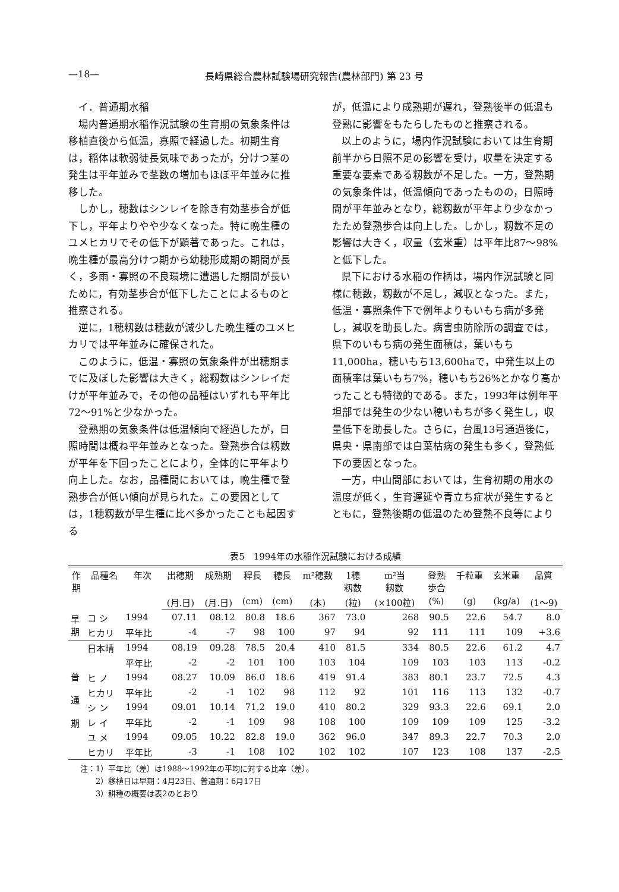—18— 長崎県総合農林試験場研究報告(農林部門) 第 23 号
イ．普通期水稲
場内普通期水稲作況試験の生育期の気象条件は移植直後から低温，寡照で経過した。初期生育は，稲体は軟弱徒長気味であったが，分けつ茎の発生は平年並みで茎数の増加もほぼ平年並みに推移した。
しかし，穂数はシンレイを除き有効茎歩合が低下し，平年よりやや少なくなった。特に晩生種のユメヒカリでその低下が顕著であった。これは，晩生種が最高分けつ期から幼穂形成期の期間が長く，多雨・寡照の不良環境に遭遇した期間が長いために，有効茎歩合が低下したことによるものと推察される。
逆に，1穂籾数は穂数が減少した晩生種のユメヒカリでは平年並みに確保された。
このように，低温・寡照の気象条件が出穂期までに及ぼした影響は大きく，総籾数はシンレイだけが平年並みで，その他の品種はいずれも平年比72～91%と少なかった。
登熟期の気象条件は低温傾向で経過したが，日照時間は概ね平年並みとなった。登熟歩合は籾数が平年を下回ったことにより，全体的に平年より向上した。なお，品種間においては，晩生種で登熟歩合が低い傾向が見られた。この要因としては，1穂籾数が早生種に比べ多かったことも起因する
が，低温により成熟期が遅れ，登熟後半の低温も登熟に影響をもたらしたものと推察される。
以上のように，場内作況試験においては生育期前半から日照不足の影響を受け，収量を決定する重要な要素である籾数が不足した。一方，登熟期の気象条件は，低温傾向であったものの，日照時間が平年並みとなり，総籾数が平年より少なかったため登熟歩合は向上した。しかし，籾数不足の影響は大きく，収量（玄米重）は平年比87～98%と低下した。
県下における水稲の作柄は，場内作況試験と同様に穂数，籾数が不足し，減収となった。また，低温・寡照条件下で例年よりもいもち病が多発し，減収を助長した。病害虫防除所の調査では，県下のいもち病の発生面積は，葉いもち11,000ha，穂いもち13,600haで，中発生以上の面積率は葉いもち7%，穂いもち26%とかなり高かったことも特徴的である。また，1993年は例年平坦部では発生の少ない穂いもちが多く発生し，収量低下を助長した。さらに，台風13号通過後に，県央・県南部では白葉枯病の発生も多く，登熟低下の要因となった。
一方，中山間部においては，生育初期の用水の温度が低く，生育遅延や青立ち症状が発生するとともに，登熟後期の低温のため登熟不良等により
表5　1994年の水稲作況試験における成績
| 作 期 | 品種名 | 年次 | 出穂期 | 成熟期 | 稈長 | 穂長 | m²穂数 | 1穂 籾数 | m²当 籾数 | 登熟 歩合 | 千粒重 | 玄米重 | 品質 |
| --- | --- | --- | --- | --- | --- | --- | --- | --- | --- | --- | --- | --- | --- |
| | | | (月.日) | (月.日) | (cm) | (cm) | (本) | (粒) | (×100粒) | (%) | (g) | (kg/a) | (1～9) |
| 早 期 | コ シ | 1994 | 07.11 | 08.12 | 80.8 | 18.6 | 367 | 73.0 | 268 | 90.5 | 22.6 | 54.7 | 8.0 |
| | ヒカリ | 平年比 | -4 | -7 | 98 | 100 | 97 | 94 | 92 | 111 | 111 | 109 | +3.6 |
| 普 通 期 | 日本晴 | 1994 | 08.19 | 09.28 | 78.5 | 20.4 | 410 | 81.5 | 334 | 80.5 | 22.6 | 61.2 | 4.7 |
| | | 平年比 | -2 | -2 | 101 | 100 | 103 | 104 | 109 | 103 | 103 | 113 | -0.2 |
| | ヒ ノ | 1994 | 08.27 | 10.09 | 86.0 | 18.6 | 419 | 91.4 | 383 | 80.1 | 23.7 | 72.5 | 4.3 |
| | ヒカリ | 平年比 | -2 | -1 | 102 | 98 | 112 | 92 | 101 | 116 | 113 | 132 | -0.7 |
| | シ ン | 1994 | 09.01 | 10.14 | 71.2 | 19.0 | 410 | 80.2 | 329 | 93.3 | 22.6 | 69.1 | 2.0 |
| | レ イ | 平年比 | -2 | -1 | 109 | 98 | 108 | 100 | 109 | 109 | 109 | 125 | -3.2 |
| | ユ メ | 1994 | 09.05 | 10.22 | 82.8 | 19.0 | 362 | 96.0 | 347 | 89.3 | 22.7 | 70.3 | 2.0 |
| | ヒカリ | 平年比 | -3 | -1 | 108 | 102 | 102 | 102 | 107 | 123 | 108 | 137 | -2.5 |
注：1）平年比（差）は1988～1992年の平均に対する比率（差）。
　　2）移植日は早期：4月23日、普通期：6月17日
　　3）耕種の概要は表2のとおり